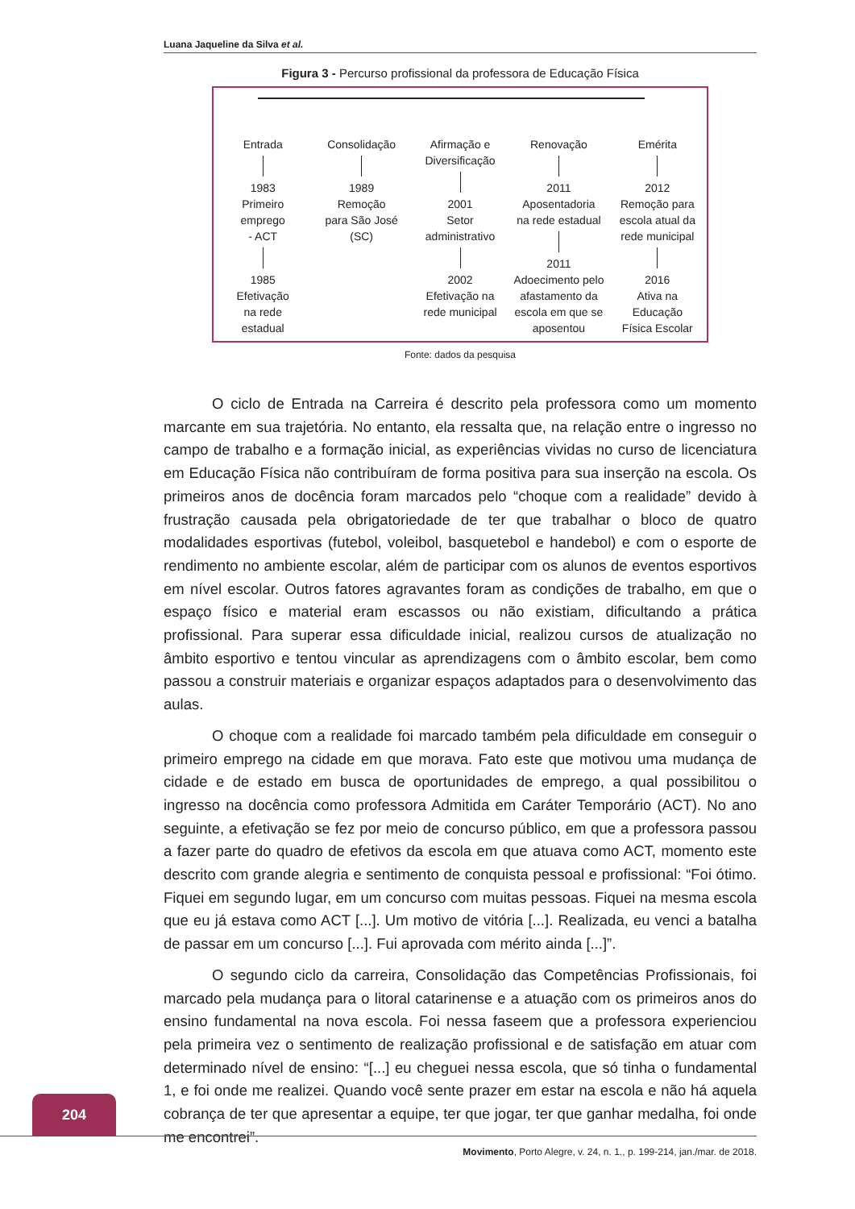Luana Jaqueline da Silva et al.
Figura 3 - Percurso profissional da professora de Educação Física
Entrada
1983
Primeiro
emprego
- ACT
1985
Efetivação
na rede
estadual
Consolidação
1989
Remoção
para São José
(SC)
Afirmação e
Diversificação
2001
Setor
administrativo
2002
Efetivação na
rede municipal
Renovação
2011
Aposentadoria
na rede estadual
2011
Adoecimento pelo
afastamento da
escola em que se
aposentou
Emérita
2012
Remoção para
escola atual da
rede municipal
2016
Ativa na
Educação
Física Escolar
Fonte: dados da pesquisa
O ciclo de Entrada na Carreira é descrito pela professora como um momento marcante em sua trajetória. No entanto, ela ressalta que, na relação entre o ingresso no campo de trabalho e a formação inicial, as experiências vividas no curso de licenciatura em Educação Física não contribuíram de forma positiva para sua inserção na escola. Os primeiros anos de docência foram marcados pelo “choque com a realidade” devido à frustração causada pela obrigatoriedade de ter que trabalhar o bloco de quatro modalidades esportivas (futebol, voleibol, basquetebol e handebol) e com o esporte de rendimento no ambiente escolar, além de participar com os alunos de eventos esportivos em nível escolar. Outros fatores agravantes foram as condições de trabalho, em que o espaço físico e material eram escassos ou não existiam, dificultando a prática profissional. Para superar essa dificuldade inicial, realizou cursos de atualização no âmbito esportivo e tentou vincular as aprendizagens com o âmbito escolar, bem como passou a construir materiais e organizar espaços adaptados para o desenvolvimento das aulas.
O choque com a realidade foi marcado também pela dificuldade em conseguir o primeiro emprego na cidade em que morava. Fato este que motivou uma mudança de cidade e de estado em busca de oportunidades de emprego, a qual possibilitou o ingresso na docência como professora Admitida em Caráter Temporário (ACT). No ano seguinte, a efetivação se fez por meio de concurso público, em que a professora passou a fazer parte do quadro de efetivos da escola em que atuava como ACT, momento este descrito com grande alegria e sentimento de conquista pessoal e profissional: “Foi ótimo. Fiquei em segundo lugar, em um concurso com muitas pessoas. Fiquei na mesma escola que eu já estava como ACT [...]. Um motivo de vitória [...]. Realizada, eu venci a batalha de passar em um concurso [...]. Fui aprovada com mérito ainda [...]”.
O segundo ciclo da carreira, Consolidação das Competências Profissionais, foi marcado pela mudança para o litoral catarinense e a atuação com os primeiros anos do ensino fundamental na nova escola. Foi nessa faseem que a professora experienciou pela primeira vez o sentimento de realização profissional e de satisfação em atuar com determinado nível de ensino: “[...] eu cheguei nessa escola, que só tinha o fundamental 1, e foi onde me realizei. Quando você sente prazer em estar na escola e não há aquela cobrança de ter que apresentar a equipe, ter que jogar, ter que ganhar medalha, foi onde me encontrei”.
204
Movimento, Porto Alegre, v. 24, n. 1., p. 199-214, jan./mar. de 2018.